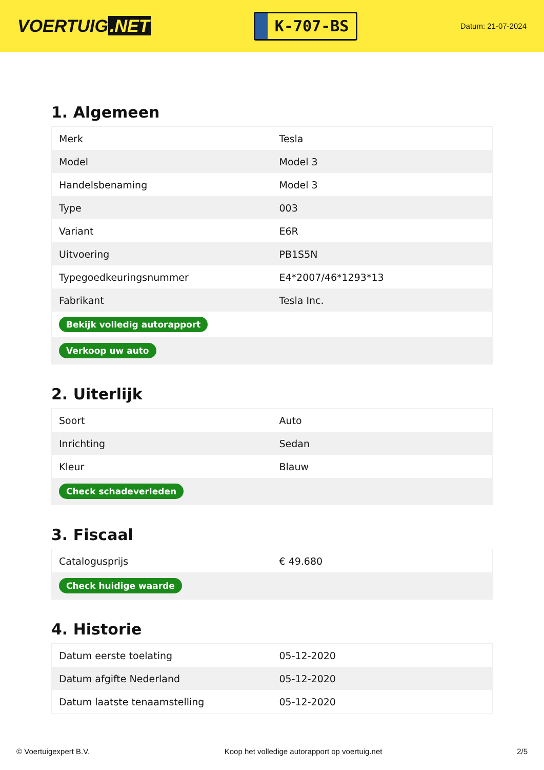VOERTUIG.NET
K-707-BS
Datum: 21-07-2024
1. Algemeen
| Merk | Tesla |
| Model | Model 3 |
| Handelsbenaming | Model 3 |
| Type | 003 |
| Variant | E6R |
| Uitvoering | PB1S5N |
| Typegoedkeuringsnummer | E4*2007/46*1293*13 |
| Fabrikant | Tesla Inc. |
| Bekijk volledig autorapport | |
| Verkoop uw auto | |
2. Uiterlijk
| Soort | Auto |
| Inrichting | Sedan |
| Kleur | Blauw |
| Check schadeverleden | |
3. Fiscaal
| Catalogusprijs | € 49.680 |
| Check huidige waarde | |
4. Historie
| Datum eerste toelating | 05-12-2020 |
| Datum afgifte Nederland | 05-12-2020 |
| Datum laatste tenaamstelling | 05-12-2020 |
© Voertuigexpert B.V. Koop het volledige autorapport op voertuig.net 2/5